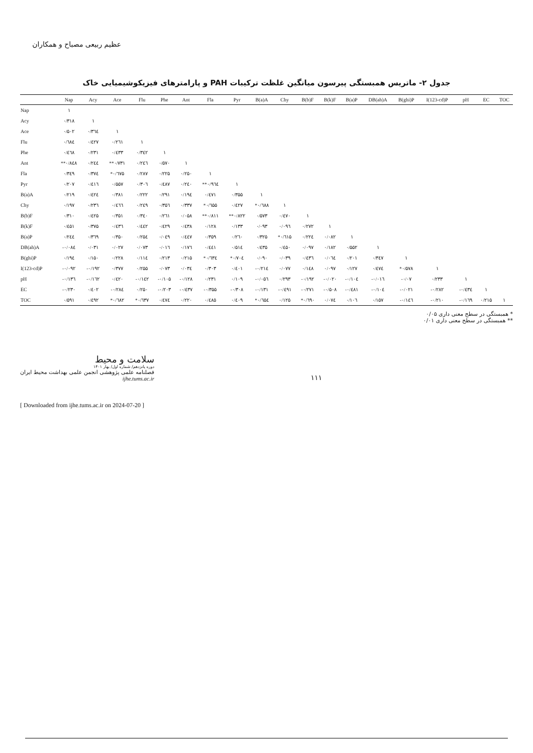عظیم ربیعی مصباح و همکاران
جدول ۲- ماتریس همبستگی پیرسون میانگین غلظت ترکیبات PAH و پارامترهای فیزیکوشیمیایی خاک
| | Nap | Acy | Ace | Flu | Phe | Ant | Fla | Pyr | B(a)A | Chy | B(b)F | B(k)F | B(a)P | DB(ah)A | B(ghi)P | I(123-cd)P | pH | EC | TOC |
| --- | --- | --- | --- | --- | --- | --- | --- | --- | --- | --- | --- | --- | --- | --- | --- | --- | --- | --- | --- |
| Nap | ١ | | | | | | | | | | | | | | | | | | |
| Acy | ۰/۳۱۸ | ١ | | | | | | | | | | | | | | | | | |
| Ace | ۰/۵۰۲ | ۰/۳٦٤ | ١ | | | | | | | | | | | | | | | | |
| Flu | ۰/٦۸٤ | ۰/٤۲۷ | ۰/۲٦۱ | ١ | | | | | | | | | | | | | | | |
| Phe | ۰/٤٦۸ | ۰/۲۳۱ | ۰/٤۳۳ | ۰/۳٤۲ | ١ | | | | | | | | | | | | | | |
| Ant | **۰/۸٤۸ | ۰/۲٤٤ | **۰/۷۳۱ | ۰/۲٤٦ | ۰/۵۷۰ | ١ | | | | | | | | | | | | | |
| Fla | ۰/۳٤۹ | ۰/۳۷٤ | *۰/٦۷۵ | ۰/۲۸۷ | ۰/۲۲۵ | ۰/۲۵۰ | ١ | | | | | | | | | | | | |
| Pyr | ۰/۲۰۷ | ۰/٤۱٦ | ۰/۵۵۷ | ۰/۳۰٦ | ۰/٤۸۷ | ۰/۲٤۰ | **۰/۹٦٤ | ١ | | | | | | | | | | | |
| B(a)A | ۰/۲۱۹ | ۰/٤۲٤ | ۰/۳۸۱ | ۰/۲۲۲ | ۰/۲۹۱ | ۰/۱۹٤ | ۰/٤۷۱ | ۰/۳۵۵ | ١ | | | | | | | | | | |
| Chy | ۰/۱۹۷ | ۰/۲۳٦ | ۰/٤٦٦ | ۰/۲٤۹ | ۰/۳۵٦ | ۰/۳۳۷ | *۰/٦۵۵ | ۰/٤۲۷ | *۰/٦۸۸ | ١ | | | | | | | | | |
| B(b)F | ۰/۳۱۰ | ۰/٤۲۵ | ۰/۳۵۱ | ۰/۳٤۰ | ۰/۲٦۱ | ۰/۰۵۸ | **۰/۸۱۱ | **۰/۸۲۲ | ۰/۵۷۳ | ۰/٤۷۰ | ١ | | | | | | | | |
| B(k)F | ۰/٤۵۱ | ۰/۳۷۵ | ۰/٤۳٦ | ۰/٤٤۲ | ۰/٤۲۹ | ۰/٤۳۸ | ۰/۱۲۸ | ۰/۱۳۳ | ۰/۰۹۳ | ۰/۰۹٦ | ۰/۲۷۲ | ١ | | | | | | | |
| B(a)P | ۰/۲٤٤ | ۰/۳٦۹ | ۰/۳۵۰ | ۰/۲۵٤ | ۰/۰٤۹ | ۰/٤٤۷ | ۰/۳۵۹ | ۰/۲٦۰ | ۰/۳۲۵ | *۰/٦۱۵ | ۰/۲۲٤ | ۰/۰۸۲ | ١ | | | | | | |
| DB(ah)A | -۰/۰۸٤ | ۰/۰۳۱ | ۰/۰۲۷ | ۰/۰۷۳ | ۰/۰۱٦ | ۰/۱۷٦ | ۰/٤٤۱ | ۰/۵۱٤ | ۰/٤۳۵ | ۰/٤۵۰ | ۰/۰۹۷ | ۰/۱۸۲ | ۰/۵۵۲ | ١ | | | | | |
| B(ghi)P | ۰/۱۹٤ | ۰/۱۵۰ | ۰/۲۲۸ | ۰/۱۱٤ | ۰/۲۱۳ | ۰/۲۱۵ | *۰/٦۳٤ | *۰/۷۰٤ | ۰/۰۹۰ | ۰/۰۳۹ | ۰/٤۳٦ | ۰/۰٦٤ | ۰/۲۰۱ | ۰/۳٤۷ | ١ | | | | |
| I(123-cd)P | -۰/۰۹۲ | -۰/۱۹۲ | ۰/۳۷۷ | ۰/۲۵۵ | ۰/۰۷۳ | ۰/۰۳٤ | ۰/۳۰۳ | ۰/٤۰۱ | -۰/۲۱٤ | ۰/۰۷۷ | ۰/۱٤۸ | ۰/۰۹۷ | ۰/۱۲۷ | ۰/٤۷٤ | *۰/۵۷۸ | ١ | | | |
| pH | -۰/۱۳٦ | -۰/۱٦۲ | ۰/٤۲۰ | -۰/۱٤۲ | -۰/۱۰۵ | -۰/۱۲۸ | ۰/۲۳۱ | ۰/۱۰۹ | -۰/۰۵٦ | ۰/۲۹۳ | -۰/۱۹۲ | -۰/۰۲۰ | -۰/۱۰٤ | -۰/۰۱٦ | -۰/۰۷ | ۰/۲۳۳ | ١ | | |
| EC | -۰/۲۳۰ | ۰/٤۰۲ | -۰/۲۸٤ | ۰/۲۵۰ | -۰/۲۰۳ | -۰/٤۳۷ | -۰/۳۵۵ | -۰/۳۰۸ | -۰/۱۳۱ | -۰/٤۹۱ | -۰/۲۷۱ | -۰/۵۰۸ | -۰/٤۸۱ | -۰/۱۰٤ | -۰/۰۲۱ | -۰/۲۸۲ | -۰/٤۳٤ | ١ | |
| TOC | ۰/۵۹۱ | ۰/٤۹۲ | *۰/٦۸۲ | *۰/٦۳۷ | ۰/٤۷٤ | ۰/۲۲۰ | ۰/٤۸۵ | ۰/٤۰۹ | *۰/٦۵٤ | ۰/۱۲۵ | *۰/٦۹۰ | ۰/۰۷٤ | ۰/۱۰٦ | ۰/۱۵۷ | -۰/۱٤٦ | -۰/۲۱۰ | -۰/۱٦۹ | ۰/۲۱۵ | ١ |
* همبستگی در سطح معنی داری ۰/۰۵
** همبستگی در سطح معنی داری ۰/۰۱
سلامت و محیط
دوره پانزدهم/ شماره اول/ بهار ۱۴۰۱
فصلنامه علمی پژوهشی انجمن علمی بهداشت محیط ایران
ijhe.tums.ac.ir
۱۱۱
[ Downloaded from ijhe.tums.ac.ir on 2024-07-20 ]